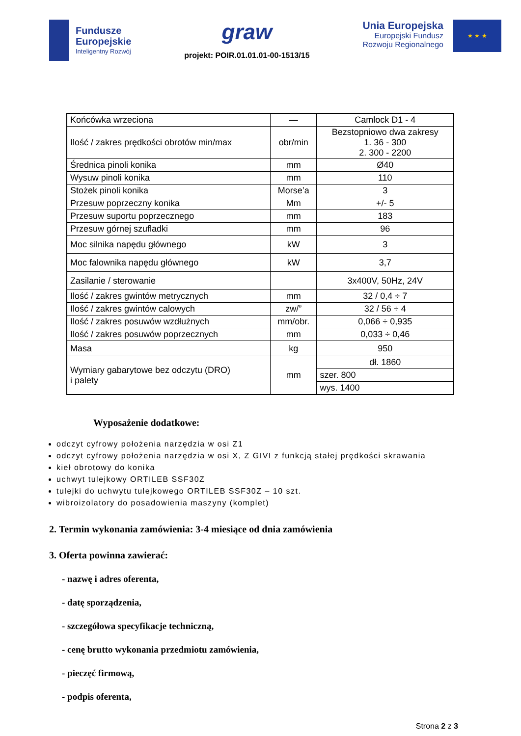Fundusze
Europejskie
Inteligentny Rozwój
graw
projekt: POIR.01.01.01-00-1513/15
Unia Europejska
Europejski Fundusz
Rozwoju Regionalnego
★ ★ ★
| Końcówka wrzeciona | — | Camlock D1 - 4 |
| Ilość / zakres prędkości obrotów min/max | obr/min | Bezstopniowo dwa zakresy 1. 36 - 300 2. 300 - 2200 |
| Średnica pinoli konika | mm | Ø40 |
| Wysuw pinoli konika | mm | 110 |
| Stożek pinoli konika | Morse’a | 3 |
| Przesuw poprzeczny konika | Mm | +/- 5 |
| Przesuw suportu poprzecznego | mm | 183 |
| Przesuw górnej szufladki | mm | 96 |
| Moc silnika napędu głównego | kW | 3 |
| Moc falownika napędu głównego | kW | 3,7 |
| Zasilanie / sterowanie | | 3x400V, 50Hz, 24V |
| Ilość / zakres gwintów metrycznych | mm | 32 / 0,4 ÷ 7 |
| Ilość / zakres gwintów calowych | zw/” | 32 / 56 ÷ 4 |
| Ilość / zakres posuwów wzdłużnych | mm/obr. | 0,066 ÷ 0,935 |
| Ilość / zakres posuwów poprzecznych | mm | 0,033 ÷ 0,46 |
| Masa | kg | 950 |
| Wymiary gabarytowe bez odczytu (DRO) i palety | mm | dł. 1860 |
| | | szer. 800 |
| | | wys. 1400 |
Wyposażenie dodatkowe:
odczyt cyfrowy położenia narzędzia w osi Z1
odczyt cyfrowy położenia narzędzia w osi X, Z GIVI z funkcją stałej prędkości skrawania
kieł obrotowy do konika
uchwyt tulejkowy ORTILEB SSF30Z
tulejki do uchwytu tulejkowego ORTILEB SSF30Z – 10 szt.
wibroizolatory do posadowienia maszyny (komplet)
2. Termin wykonania zamówienia: 3-4 miesiące od dnia zamówienia
3. Oferta powinna zawierać:
- nazwę i adres oferenta,
- datę sporządzenia,
- szczegółowa specyfikacje techniczną,
- cenę brutto wykonania przedmiotu zamówienia,
- pieczęć firmową,
- podpis oferenta,
Strona 2 z 3